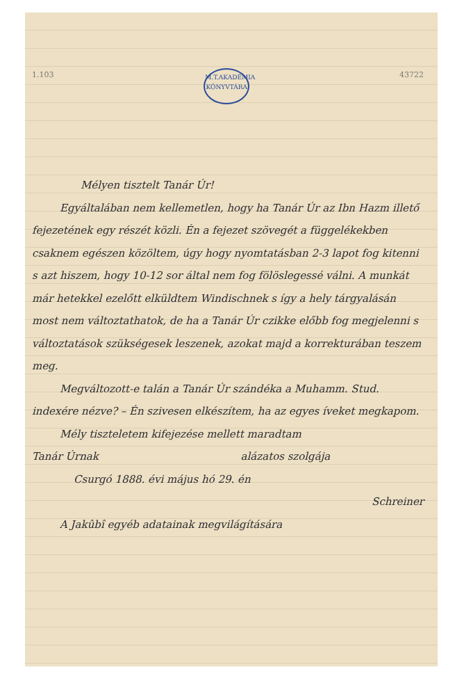1.103 M.T.AKADÉMIA KÖNYVTÁRA 43722
Mélyen tisztelt Tanár Úr!
Egyáltalában nem kellemetlen, hogy ha Tanár Úr az Ibn Hazm illető fejezetének egy részét közli. Én a fejezet szövegét a függelékekben csaknem egészen közöltem, úgy hogy nyomtatásban 2-3 lapot fog kitenni s azt hiszem, hogy 10-12 sor által nem fog fölöslegessé válni. A munkát már hetekkel ezelőtt elküldtem Windischnek s így a hely tárgyalásán most nem változtathatok, de ha a Tanár Úr czikke előbb fog megjelenni s változtatások szükségesek leszenek, azokat majd a korrekturában teszem meg.
Megváltozott-e talán a Tanár Úr szándéka a Muhamm. Stud. indexére nézve? – Én szivesen elkészítem, ha az egyes íveket megkapom.
Mély tiszteletem kifejezése mellett maradtam
Tanár Úrnak alázatos szolgája
Csurgó 1888. évi május hó 29. én
Schreiner
A Jakûbî egyéb adatainak megvilágítására